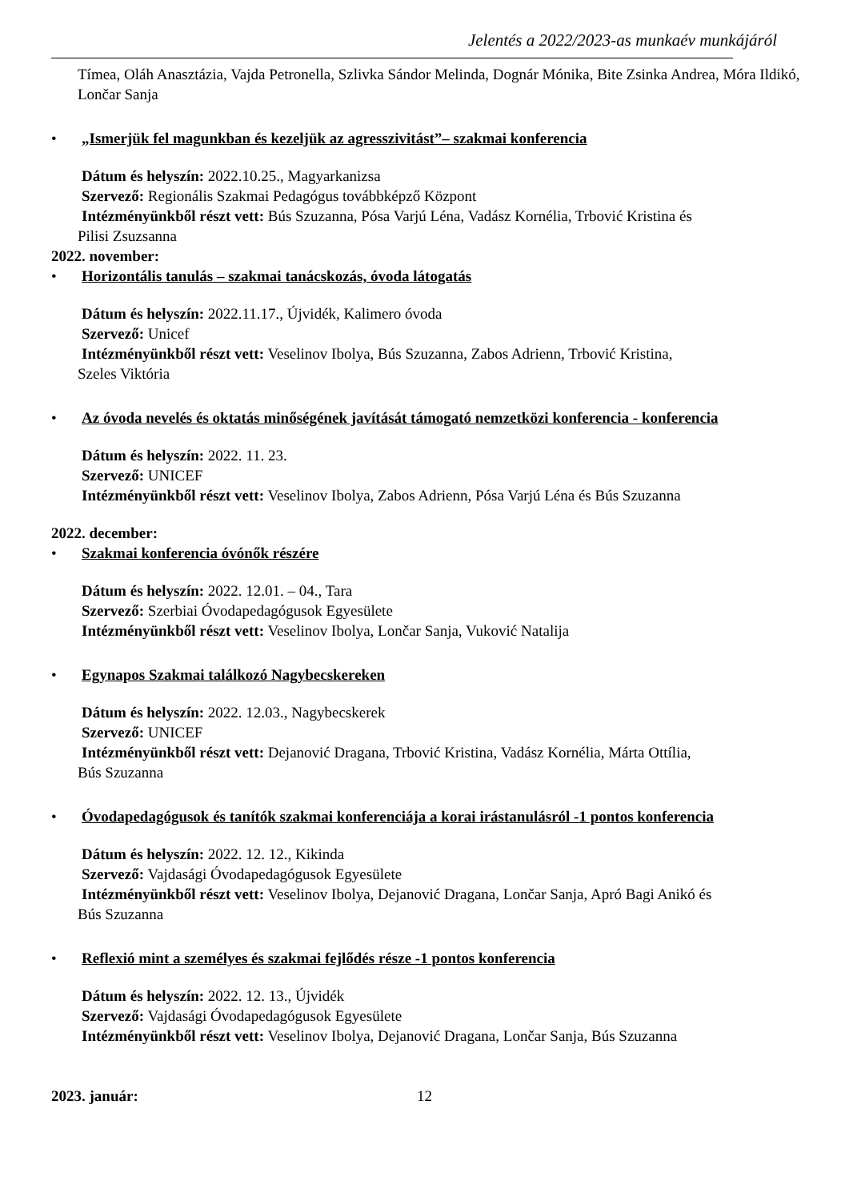Jelentés a 2022/2023-as munkaév munkájáról
Tímea, Oláh Anasztázia, Vajda Petronella, Szlivka Sándor Melinda, Dognár Mónika, Bite Zsinka Andrea, Móra Ildikó, Lončar Sanja
• „Ismerjük fel magunkban és kezeljük az agresszivitást”– szakmai konferencia
Dátum és helyszín: 2022.10.25., Magyarkanizsa
Szervező: Regionális Szakmai Pedagógus továbbképző Központ
Intézményünkből részt vett: Bús Szuzanna, Pósa Varjú Léna, Vadász Kornélia, Trbović Kristina és
Pilisi Zsuzsanna
2022. november:
• Horizontális tanulás – szakmai tanácskozás, óvoda látogatás
Dátum és helyszín: 2022.11.17., Újvidék, Kalimero óvoda
Szervező: Unicef
Intézményünkből részt vett: Veselinov Ibolya, Bús Szuzanna, Zabos Adrienn, Trbović Kristina,
Szeles Viktória
• Az óvoda nevelés és oktatás minőségének javítását támogató nemzetközi konferencia - konferencia
Dátum és helyszín: 2022. 11. 23.
Szervező: UNICEF
Intézményünkből részt vett: Veselinov Ibolya, Zabos Adrienn, Pósa Varjú Léna és Bús Szuzanna
2022. december:
• Szakmai konferencia óvónők részére
Dátum és helyszín: 2022. 12.01. – 04., Tara
Szervező: Szerbiai Óvodapedagógusok Egyesülete
Intézményünkből részt vett: Veselinov Ibolya, Lončar Sanja, Vuković Natalija
• Egynapos Szakmai találkozó Nagybecskereken
Dátum és helyszín: 2022. 12.03., Nagybecskerek
Szervező: UNICEF
Intézményünkből részt vett: Dejanović Dragana, Trbović Kristina, Vadász Kornélia, Márta Ottília,
Bús Szuzanna
• Óvodapedagógusok és tanítók szakmai konferenciája a korai irástanulásról -1 pontos konferencia
Dátum és helyszín: 2022. 12. 12., Kikinda
Szervező: Vajdasági Óvodapedagógusok Egyesülete
Intézményünkből részt vett: Veselinov Ibolya, Dejanović Dragana, Lončar Sanja, Apró Bagi Anikó és
Bús Szuzanna
• Reflexió mint a személyes és szakmai fejlődés része -1 pontos konferencia
Dátum és helyszín: 2022. 12. 13., Újvidék
Szervező: Vajdasági Óvodapedagógusok Egyesülete
Intézményünkből részt vett: Veselinov Ibolya, Dejanović Dragana, Lončar Sanja, Bús Szuzanna
2023. január:
12